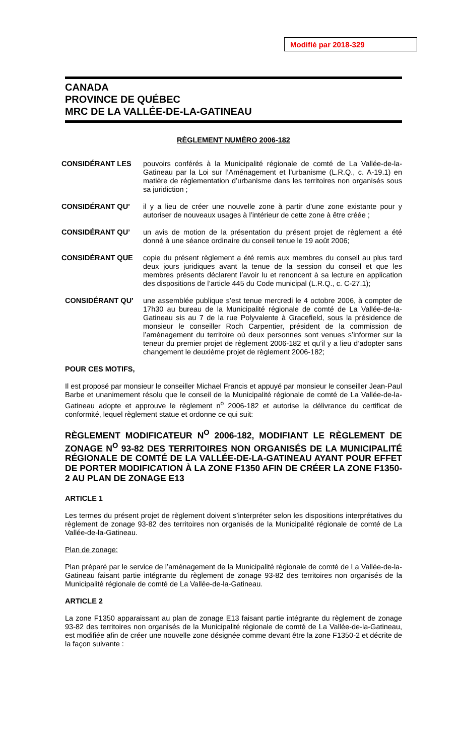Modifié par 2018-329
CANADA
PROVINCE DE QUÉBEC
MRC DE LA VALLÉE-DE-LA-GATINEAU
RÈGLEMENT NUMÉRO 2006-182
CONSIDÉRANT LES pouvoirs conférés à la Municipalité régionale de comté de La Vallée-de-la-Gatineau par la Loi sur l’Aménagement et l’urbanisme (L.R.Q., c. A-19.1) en matière de réglementation d’urbanisme dans les territoires non organisés sous sa juridiction ;
CONSIDÉRANT QU’ il y a lieu de créer une nouvelle zone à partir d’une zone existante pour y autoriser de nouveaux usages à l’intérieur de cette zone à être créée ;
CONSIDÉRANT QU’ un avis de motion de la présentation du présent projet de règlement a été donné à une séance ordinaire du conseil tenue le 19 août 2006;
CONSIDÉRANT QUE copie du présent règlement a été remis aux membres du conseil au plus tard deux jours juridiques avant la tenue de la session du conseil et que les membres présents déclarent l’avoir lu et renoncent à sa lecture en application des dispositions de l’article 445 du Code municipal (L.R.Q., c. C-27.1);
CONSIDÉRANT QU’ une assemblée publique s’est tenue mercredi le 4 octobre 2006, à compter de 17h30 au bureau de la Municipalité régionale de comté de La Vallée-de-la-Gatineau sis au 7 de la rue Polyvalente à Gracefield, sous la présidence de monsieur le conseiller Roch Carpentier, président de la commission de l’aménagement du territoire où deux personnes sont venues s’informer sur la teneur du premier projet de règlement 2006-182 et qu’il y a lieu d’adopter sans changement le deuxième projet de règlement 2006-182;
POUR CES MOTIFS,
Il est proposé par monsieur le conseiller Michael Francis et appuyé par monsieur le conseiller Jean-Paul Barbe et unanimement résolu que le conseil de la Municipalité régionale de comté de La Vallée-de-la-Gatineau adopte et approuve le règlement n<sup>o</sup> 2006-182 et autorise la délivrance du certificat de conformité, lequel règlement statue et ordonne ce qui suit:
RÈGLEMENT MODIFICATEUR N<sup>O</sup> 2006-182, MODIFIANT LE RÈGLEMENT DE ZONAGE N<sup>O</sup> 93-82 DES TERRITOIRES NON ORGANISÉS DE LA MUNICIPALITÉ RÉGIONALE DE COMTÉ DE LA VALLÉE-DE-LA-GATINEAU AYANT POUR EFFET DE PORTER MODIFICATION À LA ZONE F1350 AFIN DE CRÉER LA ZONE F1350-2 AU PLAN DE ZONAGE E13
ARTICLE 1
Les termes du présent projet de règlement doivent s’interpréter selon les dispositions interprétatives du règlement de zonage 93-82 des territoires non organisés de la Municipalité régionale de comté de La Vallée-de-la-Gatineau.
Plan de zonage:
Plan préparé par le service de l’aménagement de la Municipalité régionale de comté de La Vallée-de-la-Gatineau faisant partie intégrante du règlement de zonage 93-82 des territoires non organisés de la Municipalité régionale de comté de La Vallée-de-la-Gatineau.
ARTICLE 2
La zone F1350 apparaissant au plan de zonage E13 faisant partie intégrante du règlement de zonage 93-82 des territoires non organisés de la Municipalité régionale de comté de La Vallée-de-la-Gatineau, est modifiée afin de créer une nouvelle zone désignée comme devant être la zone F1350-2 et décrite de la façon suivante :